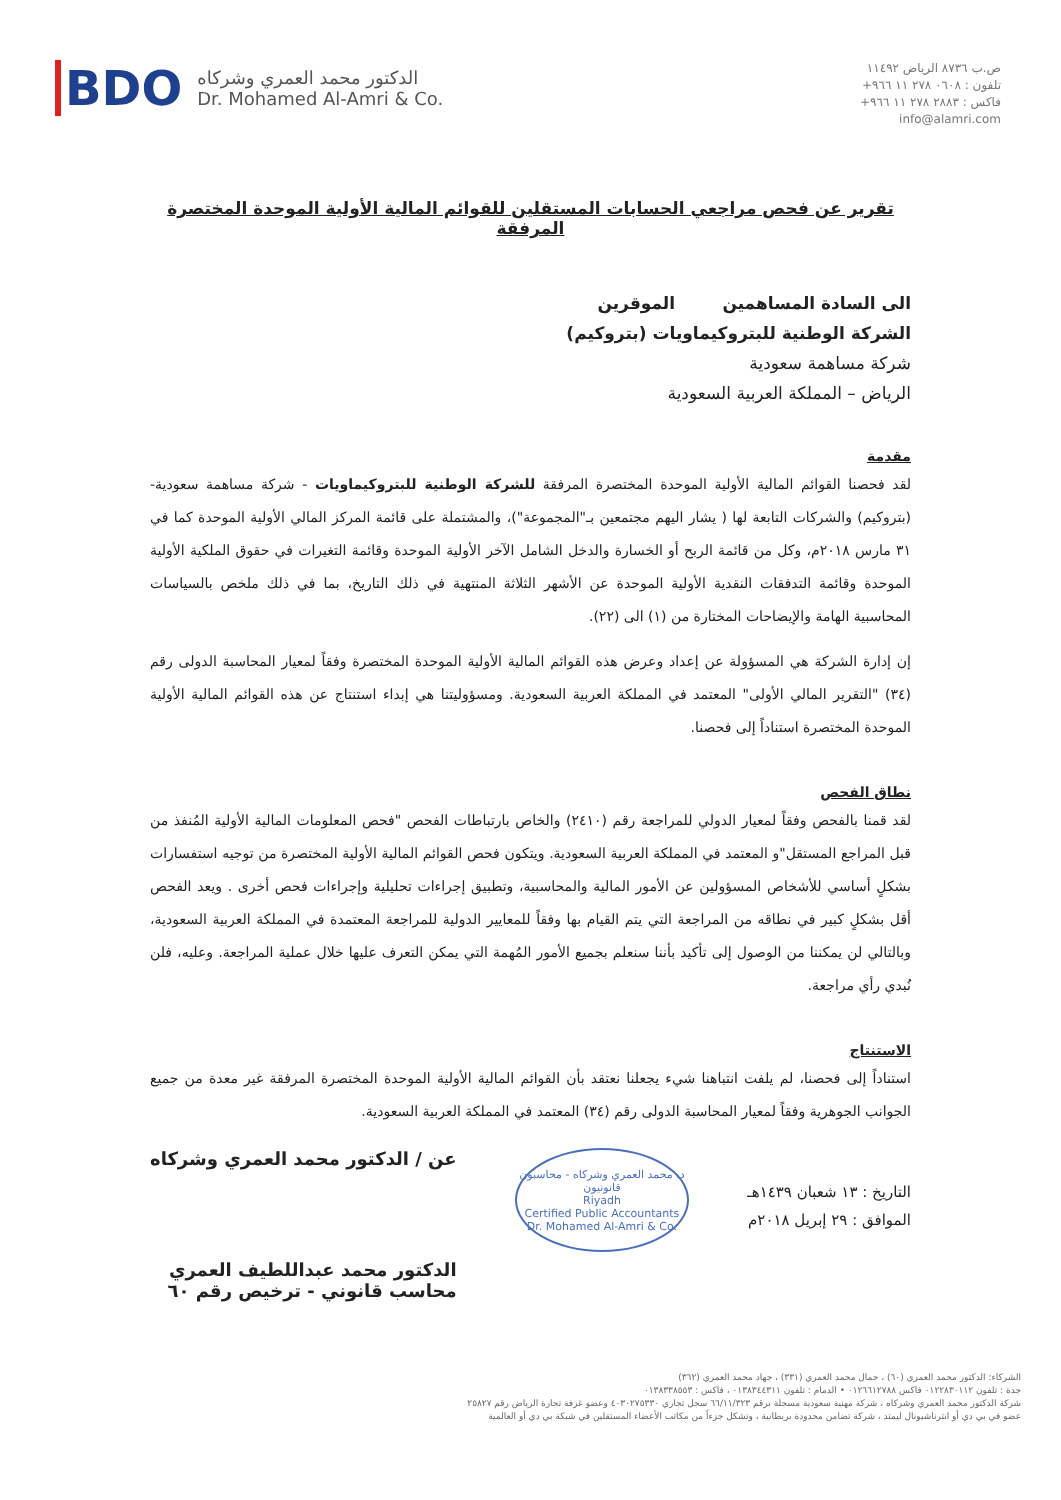ص.ب ٨٧٣٦ الرياض ١١٤٩٢
تلفون : ٠٦٠٨ ٢٧٨ ١١ ٩٦٦+
فاكس : ٢٨٨٣ ٢٧٨ ١١ ٩٦٦+
info@alamri.com
BDO
الدكتور محمد العمري وشركاه
Dr. Mohamed Al-Amri & Co.
تقرير عن فحص مراجعي الحسابات المستقلين للقوائم المالية الأولية الموحدة المختصرة المرفقة
الى السادة المساهمين الموقرين
الشركة الوطنية للبتروكيماويات (بتروكيم)
شركة مساهمة سعودية
الرياض – المملكة العربية السعودية
مقدمة
لقد فحصنا القوائم المالية الأولية الموحدة المختصرة المرفقة للشركة الوطنية للبتروكيماويات - شركة مساهمة سعودية- (بتروكيم) والشركات التابعة لها ( يشار اليهم مجتمعين بـ"المجموعة")، والمشتملة على قائمة المركز المالي الأولية الموحدة كما في ٣١ مارس ٢٠١٨م، وكل من قائمة الربح أو الخسارة والدخل الشامل الآخر الأولية الموحدة وقائمة التغيرات في حقوق الملكية الأولية الموحدة وقائمة التدفقات النقدية الأولية الموحدة عن الأشهر الثلاثة المنتهية في ذلك التاريخ، بما في ذلك ملخص بالسياسات المحاسبية الهامة والإيضاحات المختارة من (١) الى (٢٢).
إن إدارة الشركة هي المسؤولة عن إعداد وعرض هذه القوائم المالية الأولية الموحدة المختصرة وفقاً لمعيار المحاسبة الدولى رقم (٣٤) "التقرير المالي الأولى" المعتمد في المملكة العربية السعودية. ومسؤوليتنا هي إبداء استنتاج عن هذه القوائم المالية الأولية الموحدة المختصرة استناداً إلى فحصنا.
نطاق الفحص
لقد قمنا بالفحص وفقاً لمعيار الدولي للمراجعة رقم (٢٤١٠) والخاص بارتباطات الفحص "فحص المعلومات المالية الأولية المُنفذ من قبل المراجع المستقل"و المعتمد في المملكة العربية السعودية. ويتكون فحص القوائم المالية الأولية المختصرة من توجيه استفسارات بشكلٍ أساسي للأشخاص المسؤولين عن الأمور المالية والمحاسبية، وتطبيق إجراءات تحليلية وإجراءات فحص أخرى . ويعد الفحص أقل بشكلٍ كبير في نطاقه من المراجعة التي يتم القيام بها وفقاً للمعايير الدولية للمراجعة المعتمدة في المملكة العربية السعودية، وبالتالي لن يمكننا من الوصول إلى تأكيد بأننا سنعلم بجميع الأمور المُهمة التي يمكن التعرف عليها خلال عملية المراجعة. وعليه، فلن نُبدي رأي مراجعة.
الاستنتاج
استناداً إلى فحصنا، لم يلفت انتباهنا شيء يجعلنا نعتقد بأن القوائم المالية الأولية الموحدة المختصرة المرفقة غير معدة من جميع الجوانب الجوهرية وفقاً لمعيار المحاسبة الدولى رقم (٣٤) المعتمد في المملكة العربية السعودية.
التاريخ : ١٣ شعبان ١٤٣٩هـ
الموافق : ٢٩ إبريل ٢٠١٨م
د. محمد العمري وشركاه - محاسبون قانونيون
Riyadh
Certified Public Accountants
Dr. Mohamed Al-Amri & Co.
عن / الدكتور محمد العمري وشركاه
الدكتور محمد عبداللطيف العمري
محاسب قانوني - ترخيص رقم ٦٠
الشركاء: الدكتور محمد العمري (٦٠) ، جمال محمد العمري (٣٣١) ، جهاد محمد العمري (٣٦٢)
جدة : تلفون ٠١٢٢٨٣٠١١٢ فاكس ٠١٢٦٦١٢٧٨٨ • الدمام : تلفون ٠١٣٨٣٤٤٣١١ ، فاكس : ٠١٣٨٣٣٨٥٥٣
شركة الدكتور محمد العمري وشركاه ، شركة مهنية سعودية مسجلة برقم ٦٦/١١/٣٢٣ سجل تجاري ٤٠٣٠٢٧٥٣٣٠ وعضو غرفة تجارة الرياض رقم ٢٥٨٢٧
عضو في بي دي أو انترناشيونال ليمتد ، شركة تضامن محدودة بريطانية ، وتشكل جزءاً من مكاتب الأعضاء المستقلين في شبكة بي دي أو العالمية